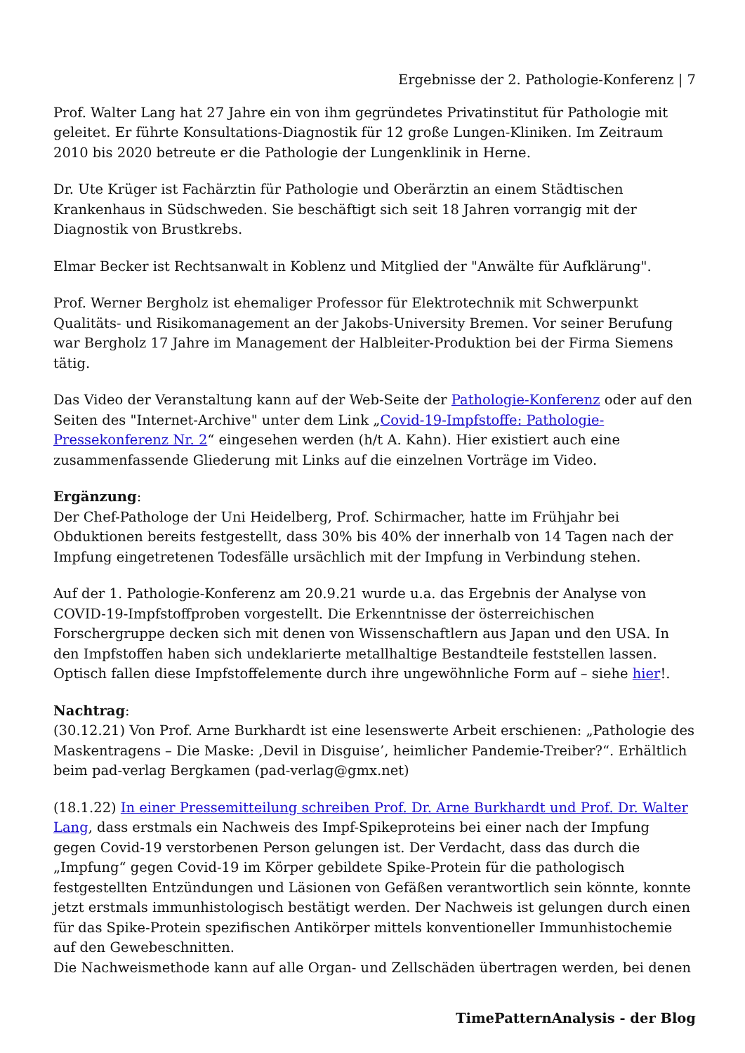Ergebnisse der 2. Pathologie-Konferenz | 7
Prof. Walter Lang hat 27 Jahre ein von ihm gegründetes Privatinstitut für Pathologie mit geleitet. Er führte Konsultations-Diagnostik für 12 große Lungen-Kliniken. Im Zeitraum 2010 bis 2020 betreute er die Pathologie der Lungenklinik in Herne.
Dr. Ute Krüger ist Fachärztin für Pathologie und Oberärztin an einem Städtischen Krankenhaus in Südschweden. Sie beschäftigt sich seit 18 Jahren vorrangig mit der Diagnostik von Brustkrebs.
Elmar Becker ist Rechtsanwalt in Koblenz und Mitglied der "Anwälte für Aufklärung".
Prof. Werner Bergholz ist ehemaliger Professor für Elektrotechnik mit Schwerpunkt Qualitäts- und Risikomanagement an der Jakobs-University Bremen. Vor seiner Berufung war Bergholz 17 Jahre im Management der Halbleiter-Produktion bei der Firma Siemens tätig.
Das Video der Veranstaltung kann auf der Web-Seite der Pathologie-Konferenz oder auf den Seiten des "Internet-Archive" unter dem Link „Covid-19-Impfstoffe: Pathologie-Pressekonferenz Nr. 2“ eingesehen werden (h/t A. Kahn). Hier existiert auch eine zusammenfassende Gliederung mit Links auf die einzelnen Vorträge im Video.
Ergänzung:
Der Chef-Pathologe der Uni Heidelberg, Prof. Schirmacher, hatte im Frühjahr bei Obduktionen bereits festgestellt, dass 30% bis 40% der innerhalb von 14 Tagen nach der Impfung eingetretenen Todesfälle ursächlich mit der Impfung in Verbindung stehen.
Auf der 1. Pathologie-Konferenz am 20.9.21 wurde u.a. das Ergebnis der Analyse von COVID-19-Impfstoffproben vorgestellt. Die Erkenntnisse der österreichischen Forschergruppe decken sich mit denen von Wissenschaftlern aus Japan und den USA. In den Impfstoffen haben sich undeklarierte metallhaltige Bestandteile feststellen lassen. Optisch fallen diese Impfstoffelemente durch ihre ungewöhnliche Form auf – siehe hier!.
Nachtrag:
(30.12.21) Von Prof. Arne Burkhardt ist eine lesenswerte Arbeit erschienen: „Pathologie des Maskentragens – Die Maske: ‚Devil in Disguise’, heimlicher Pandemie-Treiber?“. Erhältlich beim pad-verlag Bergkamen (pad-verlag@gmx.net)
(18.1.22) In einer Pressemitteilung schreiben Prof. Dr. Arne Burkhardt und Prof. Dr. Walter Lang, dass erstmals ein Nachweis des Impf-Spikeproteins bei einer nach der Impfung gegen Covid-19 verstorbenen Person gelungen ist. Der Verdacht, dass das durch die „Impfung“ gegen Covid-19 im Körper gebildete Spike-Protein für die pathologisch festgestellten Entzündungen und Läsionen von Gefäßen verantwortlich sein könnte, konnte jetzt erstmals immunhistologisch bestätigt werden. Der Nachweis ist gelungen durch einen für das Spike-Protein spezifischen Antikörper mittels konventioneller Immunhistochemie auf den Gewebeschnitten.
Die Nachweismethode kann auf alle Organ- und Zellschäden übertragen werden, bei denen
TimePatternAnalysis - der Blog